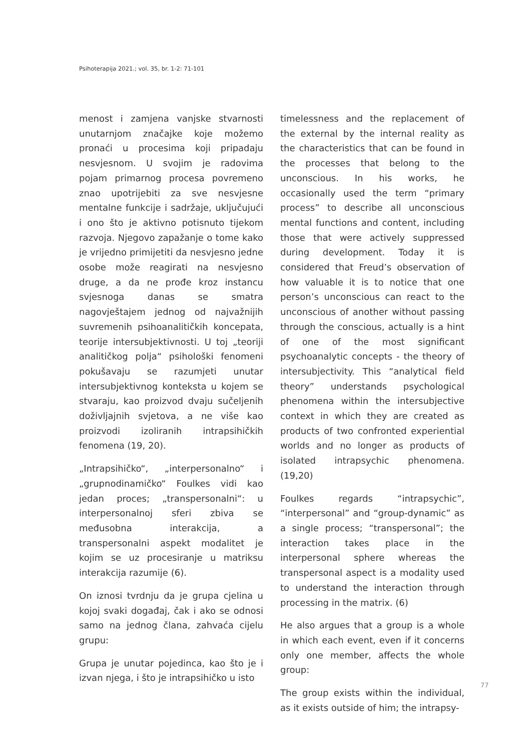Psihoterapija 2021.; vol. 35, br. 1-2: 71-101
menost i zamjena vanjske stvarnosti unutarnjom značajke koje možemo pronaći u procesima koji pripadaju nesvjesnom. U svojim je radovima pojam primarnog procesa povremeno znao upotrijebiti za sve nesvjesne mentalne funkcije i sadržaje, uključujući i ono što je aktivno potisnuto tijekom razvoja. Njegovo zapažanje o tome kako je vrijedno primijetiti da nesvjesno jedne osobe može reagirati na nesvjesno druge, a da ne prođe kroz instancu svjesnoga danas se smatra nagovještajem jednog od najvažnijih suvremenih psihoanalitičkih koncepata, teorije intersubjektivnosti. U toj „teoriji analitičkog polja“ psihološki fenomeni pokušavaju se razumjeti unutar intersubjektivnog konteksta u kojem se stvaraju, kao proizvod dvaju sučeljenih doživljajnih svjetova, a ne više kao proizvodi izoliranih intrapsihičkih fenomena (19, 20).
„Intrapsihičko“, „interpersonalno“ i „grupnodinamičko“ Foulkes vidi kao jedan proces; „transpersonalni“: u interpersonalnoj sferi zbiva se međusobna interakcija, a transpersonalni aspekt modalitet je kojim se uz procesiranje u matriksu interakcija razumije (6).
On iznosi tvrdnju da je grupa cjelina u kojoj svaki događaj, čak i ako se odnosi samo na jednog člana, zahvaća cijelu grupu:
Grupa je unutar pojedinca, kao što je i izvan njega, i što je intrapsihičko u isto
timelessness and the replacement of the external by the internal reality as the characteristics that can be found in the processes that belong to the unconscious. In his works, he occasionally used the term “primary process” to describe all unconscious mental functions and content, including those that were actively suppressed during development. Today it is considered that Freud’s observation of how valuable it is to notice that one person’s unconscious can react to the unconscious of another without passing through the conscious, actually is a hint of one of the most significant psychoanalytic concepts - the theory of intersubjectivity. This “analytical field theory” understands psychological phenomena within the intersubjective context in which they are created as products of two confronted experiential worlds and no longer as products of isolated intrapsychic phenomena. (19,20)
Foulkes regards “intrapsychic”, “interpersonal” and “group-dynamic” as a single process; “transpersonal”; the interaction takes place in the interpersonal sphere whereas the transpersonal aspect is a modality used to understand the interaction through processing in the matrix. (6)
He also argues that a group is a whole in which each event, even if it concerns only one member, affects the whole group:
The group exists within the individual, as it exists outside of him; the intrapsy-
77